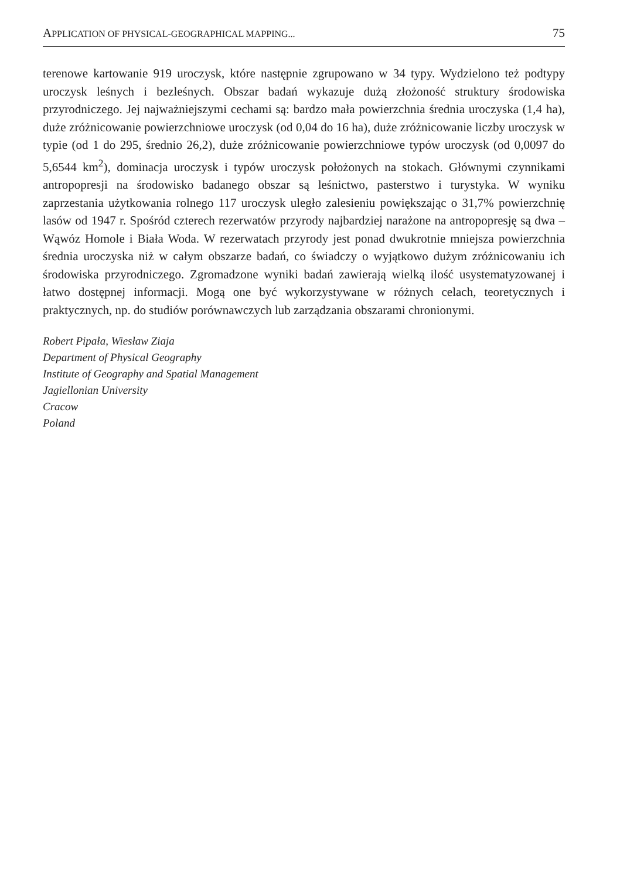APPLICATION OF PHYSICAL-GEOGRAPHICAL MAPPING... 75
terenowe kartowanie 919 uroczysk, które następnie zgrupowano w 34 typy. Wydzielono też podtypy uroczysk leśnych i bezleśnych. Obszar badań wykazuje dużą złożoność struktury środowiska przyrodniczego. Jej najważniejszymi cechami są: bardzo mała powierzchnia średnia uroczyska (1,4 ha), duże zróżnicowanie powierzchniowe uroczysk (od 0,04 do 16 ha), duże zróżnicowanie liczby uroczysk w typie (od 1 do 295, średnio 26,2), duże zróżnicowanie powierzchniowe typów uroczysk (od 0,0097 do 5,6544 km<sup>2</sup>), dominacja uroczysk i typów uroczysk położonych na stokach. Głównymi czynnikami antropopresji na środowisko badanego obszar są leśnictwo, pasterstwo i turystyka. W wyniku zaprzestania użytkowania rolnego 117 uroczysk uległo zalesieniu powiększając o 31,7% powierzchnię lasów od 1947 r. Spośród czterech rezerwatów przyrody najbardziej narażone na antropopresję są dwa – Wąwóz Homole i Biała Woda. W rezerwatach przyrody jest ponad dwukrotnie mniejsza powierzchnia średnia uroczyska niż w całym obszarze badań, co świadczy o wyjątkowo dużym zróżnicowaniu ich środowiska przyrodniczego. Zgromadzone wyniki badań zawierają wielką ilość usystematyzowanej i łatwo dostępnej informacji. Mogą one być wykorzystywane w różnych celach, teoretycznych i praktycznych, np. do studiów porównawczych lub zarządzania obszarami chronionymi.
Robert Pipała, Wiesław Ziaja
Department of Physical Geography
Institute of Geography and Spatial Management
Jagiellonian University
Cracow
Poland